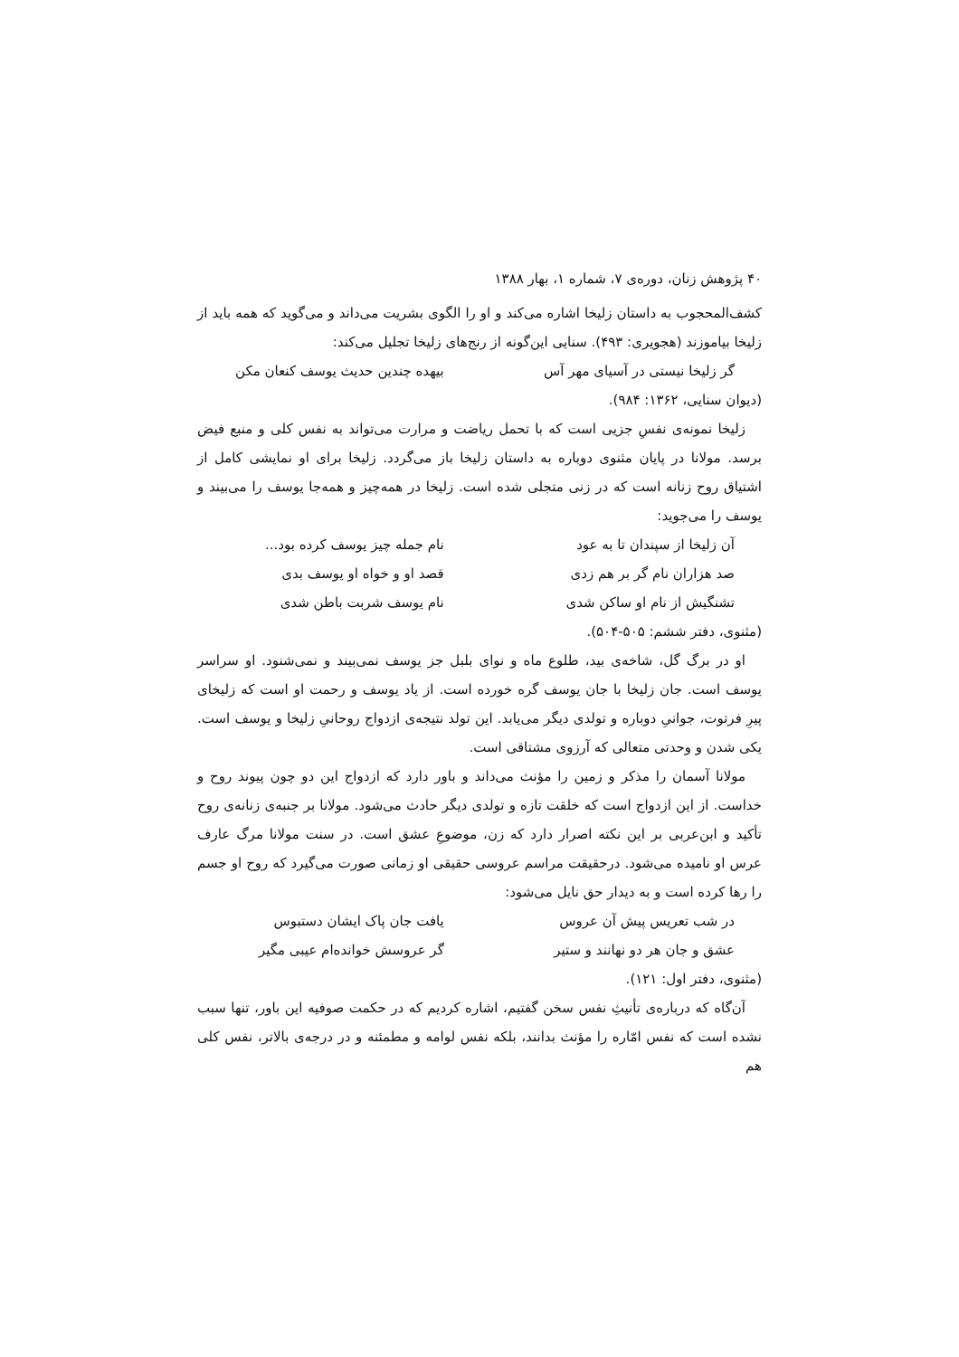۴۰ پژوهش زنان، دوره‌ی ۷، شماره ۱، بهار ۱۳۸۸
کشف‌المحجوب به داستان زلیخا اشاره می‌کند و او را الگوی بشریت می‌داند و می‌گوید که همه باید از زلیخا بیاموزند (هجویری: ۴۹۳). سنایی این‌گونه از رنج‌های زلیخا تجلیل می‌کند:
گر زلیخا نیستی در آسیای مهر آس بیهده چندین حدیث یوسف کنعان مکن
(دیوان سنایی، ۱۳۶۲: ۹۸۴).
زلیخا نمونه‌ی نفسِ جزیی است که با تحمل ریاضت و مرارت می‌تواند به نفس کلی و منبع فیض برسد. مولانا در پایان مثنوی دوباره به داستان زلیخا باز می‌گردد. زلیخا برای او نمایشی کامل از اشتیاق روح زنانه است که در زنی متجلی شده است. زلیخا در همه‌چیز و همه‌جا یوسف را می‌بیند و یوسف را می‌جوید:
آن زلیخا از سپندان تا به عود نام جمله چیز یوسف کرده بود...
صد هزاران نام گر بر هم زدی قصد او و خواه او یوسف بدی
تشنگیش از نام او ساکن شدی نام یوسف شربت باطن شدی
(مثنوی، دفتر ششم: ۵۰۵-۵۰۴).
او در برگ گل، شاخه‌ی بید، طلوع ماه و نوای بلبل جز یوسف نمی‌بیند و نمی‌شنود. او سراسر یوسف است. جان زلیخا با جان یوسف گره خورده است. از یاد یوسف و رحمت او است که زلیخای پیرِ فرتوت، جوانیِ دوباره و تولدی دیگر می‌یابد. این تولد نتیجه‌ی ازدواج روحانیِ زلیخا و یوسف است. یکی شدن و وحدتی متعالی که آرزوی مشتاقی است.
مولانا آسمان را مذکر و زمین را مؤنث می‌داند و باور دارد که ازدواج این دو چون پیوند روح و خداست. از این ازدواج است که خلقت تازه و تولدی دیگر حادث می‌شود. مولانا بر جنبه‌ی زنانه‌ی روح تأکید و ابن‌عربی بر این نکته اصرار دارد که زن، موضوعِ عشق است. در سنت مولانا مرگ عارف عرس او نامیده می‌شود. درحقیقت مراسم عروسی حقیقی او زمانی صورت می‌گیرد که روح او جسم را رها کرده است و به دیدار حق نایل می‌شود:
در شب تعریس پیش آن عروس یافت جان پاک ایشان دستبوس
عشق و جان هر دو نهانند و ستیر گر عروسش خوانده‌ام عیبی مگیر
(مثنوی، دفتر اول: ۱۲۱).
آن‌گاه که درباره‌ی تأنیثِ نفس سخن گفتیم، اشاره کردیم که در حکمت صوفیه این باور، تنها سبب نشده است که نفس امّاره را مؤنث بدانند، بلکه نفس لوامه و مطمئنه و در درجه‌ی بالاتر، نفس کلی هم